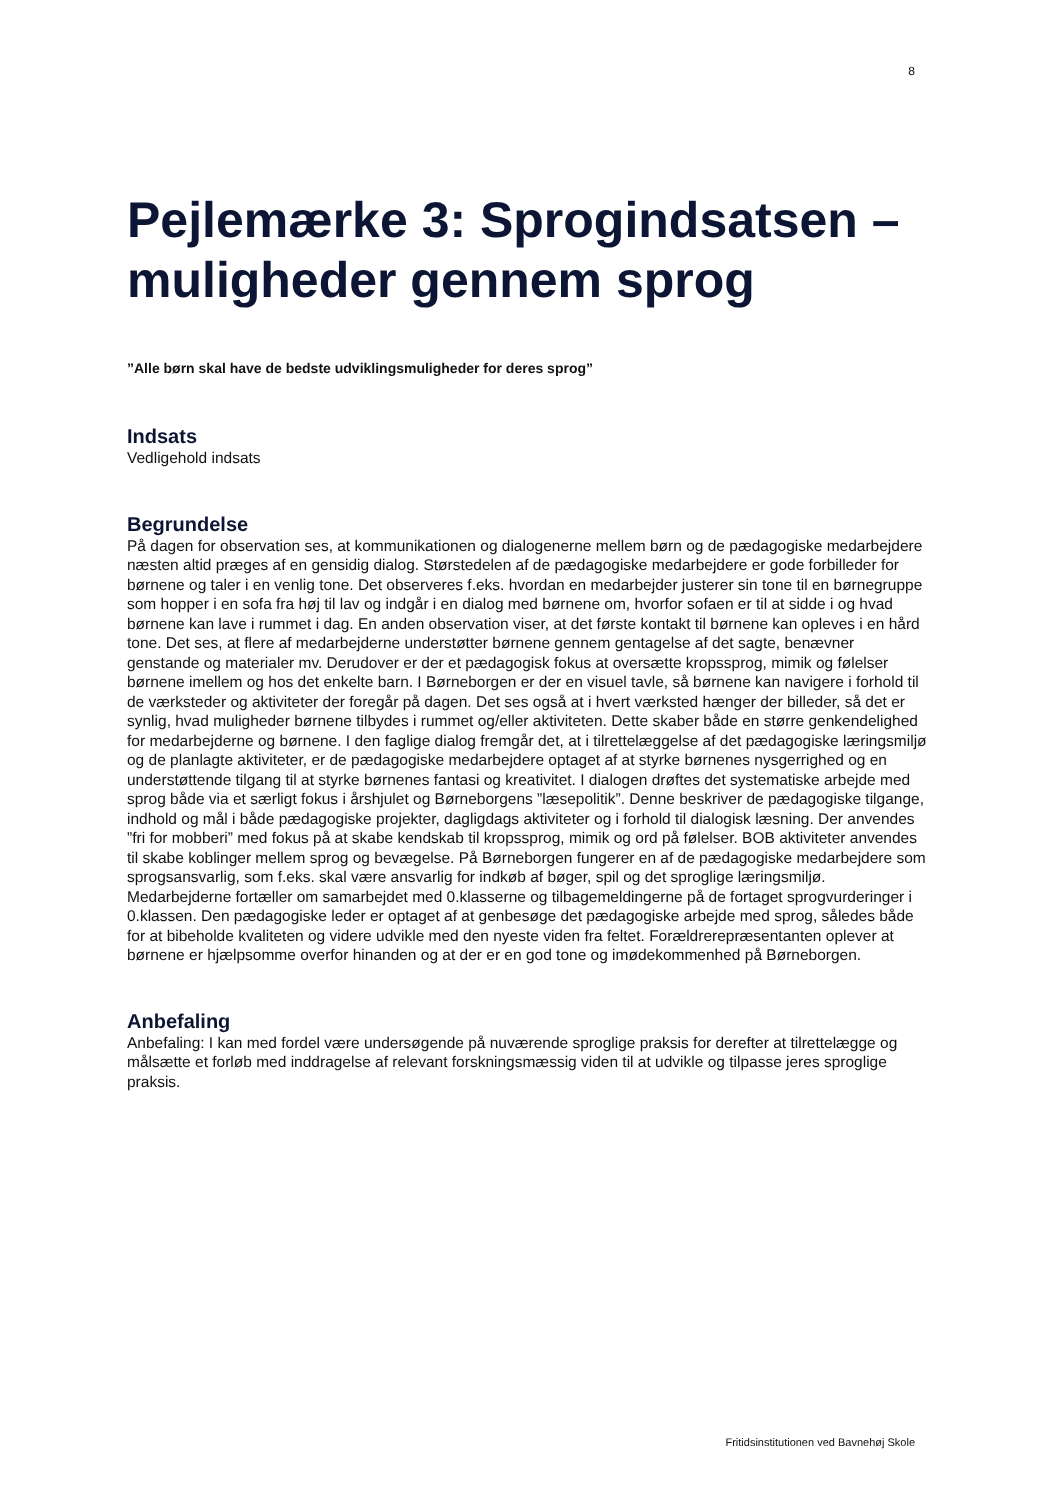8
Pejlemærke 3: Sprogindsatsen – muligheder gennem sprog
”Alle børn skal have de bedste udviklingsmuligheder for deres sprog”
Indsats
Vedligehold indsats
Begrundelse
På dagen for observation ses, at kommunikationen og dialogenerne mellem børn og de pædagogiske medarbejdere næsten altid præges af en gensidig dialog. Størstedelen af de pædagogiske medarbejdere er gode forbilleder for børnene og taler i en venlig tone. Det observeres f.eks. hvordan en medarbejder justerer sin tone til en børnegruppe som hopper i en sofa fra høj til lav og indgår i en dialog med børnene om, hvorfor sofaen er til at sidde i og hvad børnene kan lave i rummet i dag. En anden observation viser, at det første kontakt til børnene kan opleves i en hård tone. Det ses, at flere af medarbejderne understøtter børnene gennem gentagelse af det sagte, benævner genstande og materialer mv. Derudover er der et pædagogisk fokus at oversætte kropssprog, mimik og følelser børnene imellem og hos det enkelte barn. I Børneborgen er der en visuel tavle, så børnene kan navigere i forhold til de værksteder og aktiviteter der foregår på dagen. Det ses også at i hvert værksted hænger der billeder, så det er synlig, hvad muligheder børnene tilbydes i rummet og/eller aktiviteten. Dette skaber både en større genkendelighed for medarbejderne og børnene. I den faglige dialog fremgår det, at i tilrettelæggelse af det pædagogiske læringsmiljø og de planlagte aktiviteter, er de pædagogiske medarbejdere optaget af at styrke børnenes nysgerrighed og en understøttende tilgang til at styrke børnenes fantasi og kreativitet. I dialogen drøftes det systematiske arbejde med sprog både via et særligt fokus i årshjulet og Børneborgens ”læsepolitik”. Denne beskriver de pædagogiske tilgange, indhold og mål i både pædagogiske projekter, dagligdags aktiviteter og i forhold til dialogisk læsning. Der anvendes ”fri for mobberi” med fokus på at skabe kendskab til kropssprog, mimik og ord på følelser. BOB aktiviteter anvendes til skabe koblinger mellem sprog og bevægelse. På Børneborgen fungerer en af de pædagogiske medarbejdere som sprogsansvarlig, som f.eks. skal være ansvarlig for indkøb af bøger, spil og det sproglige læringsmiljø. Medarbejderne fortæller om samarbejdet med 0.klasserne og tilbagemeldingerne på de fortaget sprogvurderinger i 0.klassen. Den pædagogiske leder er optaget af at genbesøge det pædagogiske arbejde med sprog, således både for at bibeholde kvaliteten og videre udvikle med den nyeste viden fra feltet. Forældrerepræsentanten oplever at børnene er hjælpsomme overfor hinanden og at der er en god tone og imødekommenhed på Børneborgen.
Anbefaling
Anbefaling: I kan med fordel være undersøgende på nuværende sproglige praksis for derefter at tilrettelægge og målsætte et forløb med inddragelse af relevant forskningsmæssig viden til at udvikle og tilpasse jeres sproglige praksis.
Fritidsinstitutionen ved Bavnehøj Skole